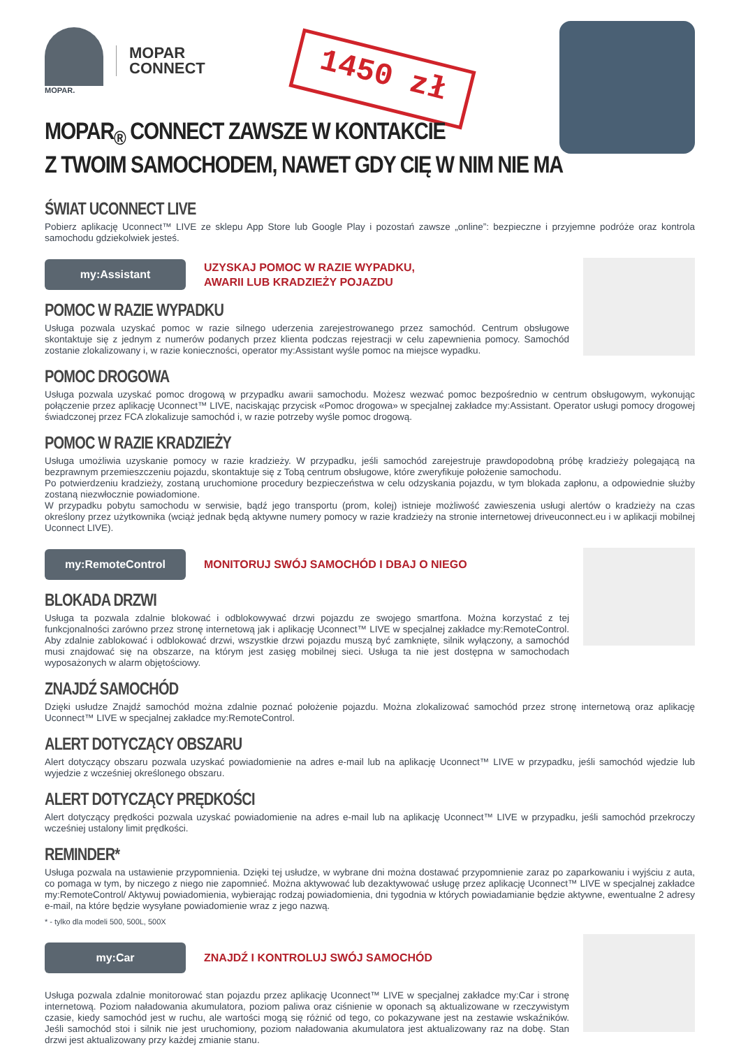MOPAR.
MOPAR
CONNECT
1450 zł
MOPAR<sub>®</sub> CONNECT ZAWSZE W KONTAKCIE
Z TWOIM SAMOCHODEM, NAWET GDY CIĘ W NIM NIE MA
ŚWIAT UCONNECT LIVE
Pobierz aplikację Uconnect™ LIVE ze sklepu App Store lub Google Play i pozostań zawsze „online”: bezpieczne i przyjemne podróże oraz kontrola samochodu gdziekolwiek jesteś.
my:Assistant
UZYSKAJ POMOC W RAZIE WYPADKU,
AWARII LUB KRADZIEŻY POJAZDU
POMOC W RAZIE WYPADKU
Usługa pozwala uzyskać pomoc w razie silnego uderzenia zarejestrowanego przez samochód. Centrum obsługowe skontaktuje się z jednym z numerów podanych przez klienta podczas rejestracji w celu zapewnienia pomocy. Samochód zostanie zlokalizowany i, w razie konieczności, operator my:Assistant wyśle pomoc na miejsce wypadku.
POMOC DROGOWA
Usługa pozwala uzyskać pomoc drogową w przypadku awarii samochodu. Możesz wezwać pomoc bezpośrednio w centrum obsługowym, wykonując połączenie przez aplikację Uconnect™ LIVE, naciskając przycisk «Pomoc drogowa» w specjalnej zakładce my:Assistant. Operator usługi pomocy drogowej świadczonej przez FCA zlokalizuje samochód i, w razie potrzeby wyśle pomoc drogową.
POMOC W RAZIE KRADZIEŻY
Usługa umożliwia uzyskanie pomocy w razie kradzieży. W przypadku, jeśli samochód zarejestruje prawdopodobną próbę kradzieży polegającą na bezprawnym przemieszczeniu pojazdu, skontaktuje się z Tobą centrum obsługowe, które zweryfikuje położenie samochodu.
Po potwierdzeniu kradzieży, zostaną uruchomione procedury bezpieczeństwa w celu odzyskania pojazdu, w tym blokada zapłonu, a odpowiednie służby zostaną niezwłocznie powiadomione.
W przypadku pobytu samochodu w serwisie, bądź jego transportu (prom, kolej) istnieje możliwość zawieszenia usługi alertów o kradzieży na czas określony przez użytkownika (wciąż jednak będą aktywne numery pomocy w razie kradzieży na stronie internetowej driveuconnect.eu i w aplikacji mobilnej Uconnect LIVE).
my:RemoteControl
MONITORUJ SWÓJ SAMOCHÓD I DBAJ O NIEGO
BLOKADA DRZWI
Usługa ta pozwala zdalnie blokować i odblokowywać drzwi pojazdu ze swojego smartfona. Można korzystać z tej funkcjonalności zarówno przez stronę internetową jak i aplikację Uconnect™ LIVE w specjalnej zakładce my:RemoteControl. Aby zdalnie zablokować i odblokować drzwi, wszystkie drzwi pojazdu muszą być zamknięte, silnik wyłączony, a samochód musi znajdować się na obszarze, na którym jest zasięg mobilnej sieci. Usługa ta nie jest dostępna w samochodach wyposażonych w alarm objętościowy.
ZNAJDŹ SAMOCHÓD
Dzięki usłudze Znajdź samochód można zdalnie poznać położenie pojazdu. Można zlokalizować samochód przez stronę internetową oraz aplikację Uconnect™ LIVE w specjalnej zakładce my:RemoteControl.
ALERT DOTYCZĄCY OBSZARU
Alert dotyczący obszaru pozwala uzyskać powiadomienie na adres e-mail lub na aplikację Uconnect™ LIVE w przypadku, jeśli samochód wjedzie lub wyjedzie z wcześniej określonego obszaru.
ALERT DOTYCZĄCY PRĘDKOŚCI
Alert dotyczący prędkości pozwala uzyskać powiadomienie na adres e-mail lub na aplikację Uconnect™ LIVE w przypadku, jeśli samochód przekroczy wcześniej ustalony limit prędkości.
REMINDER*
Usługa pozwala na ustawienie przypomnienia. Dzięki tej usłudze, w wybrane dni można dostawać przypomnienie zaraz po zaparkowaniu i wyjściu z auta, co pomaga w tym, by niczego z niego nie zapomnieć. Można aktywować lub dezaktywować usługę przez aplikację Uconnect™ LIVE w specjalnej zakładce my:RemoteControl/ Aktywuj powiadomienia, wybierając rodzaj powiadomienia, dni tygodnia w których powiadamianie będzie aktywne, ewentualne 2 adresy e-mail, na które będzie wysyłane powiadomienie wraz z jego nazwą.
* - tylko dla modeli 500, 500L, 500X
my:Car
ZNAJDŹ I KONTROLUJ SWÓJ SAMOCHÓD
Usługa pozwala zdalnie monitorować stan pojazdu przez aplikację Uconnect™ LIVE w specjalnej zakładce my:Car i stronę internetową. Poziom naładowania akumulatora, poziom paliwa oraz ciśnienie w oponach są aktualizowane w rzeczywistym czasie, kiedy samochód jest w ruchu, ale wartości mogą się różnić od tego, co pokazywane jest na zestawie wskaźników. Jeśli samochód stoi i silnik nie jest uruchomiony, poziom naładowania akumulatora jest aktualizowany raz na dobę. Stan drzwi jest aktualizowany przy każdej zmianie stanu.